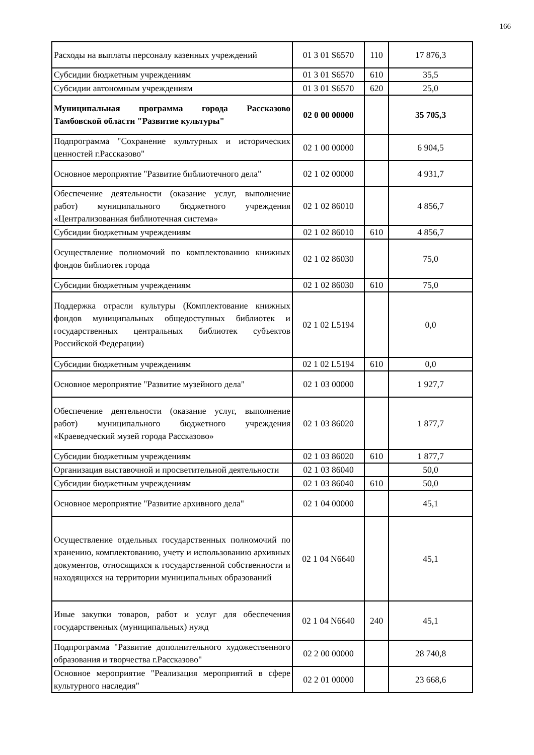166
| Расходы на выплаты персоналу казенных учреждений | 01 3 01 S6570 | 110 | 17 876,3 |
| Субсидии бюджетным учреждениям | 01 3 01 S6570 | 610 | 35,5 |
| Субсидии автономным учреждениям | 01 3 01 S6570 | 620 | 25,0 |
| Муниципальная программа города Рассказово Тамбовской области "Развитие культуры" | 02 0 00 00000 | | 35 705,3 |
| Подпрограмма "Сохранение культурных и исторических ценностей г.Рассказово" | 02 1 00 00000 | | 6 904,5 |
| Основное мероприятие "Развитие библиотечного дела" | 02 1 02 00000 | | 4 931,7 |
| Обеспечение деятельности (оказание услуг, выполнение работ) муниципального бюджетного учреждения «Централизованная библиотечная система» | 02 1 02 86010 | | 4 856,7 |
| Субсидии бюджетным учреждениям | 02 1 02 86010 | 610 | 4 856,7 |
| Осуществление полномочий по комплектованию книжных фондов библиотек города | 02 1 02 86030 | | 75,0 |
| Субсидии бюджетным учреждениям | 02 1 02 86030 | 610 | 75,0 |
| Поддержка отрасли культуры (Комплектование книжных фондов муниципальных общедоступных библиотек и государственных центральных библиотек субъектов Российской Федерации) | 02 1 02 L5194 | | 0,0 |
| Субсидии бюджетным учреждениям | 02 1 02 L5194 | 610 | 0,0 |
| Основное мероприятие "Развитие музейного дела" | 02 1 03 00000 | | 1 927,7 |
| Обеспечение деятельности (оказание услуг, выполнение работ) муниципального бюджетного учреждения «Краеведческий музей города Рассказово» | 02 1 03 86020 | | 1 877,7 |
| Субсидии бюджетным учреждениям | 02 1 03 86020 | 610 | 1 877,7 |
| Организация выставочной и просветительной деятельности | 02 1 03 86040 | | 50,0 |
| Субсидии бюджетным учреждениям | 02 1 03 86040 | 610 | 50,0 |
| Основное мероприятие "Развитие архивного дела" | 02 1 04 00000 | | 45,1 |
| Осуществление отдельных государственных полномочий по хранению, комплектованию, учету и использованию архивных документов, относящихся к государственной собственности и находящихся на территории муниципальных образований | 02 1 04 N6640 | | 45,1 |
| Иные закупки товаров, работ и услуг для обеспечения государственных (муниципальных) нужд | 02 1 04 N6640 | 240 | 45,1 |
| Подпрограмма "Развитие дополнительного художественного образования и творчества г.Рассказово" | 02 2 00 00000 | | 28 740,8 |
| Основное мероприятие "Реализация мероприятий в сфере культурного наследия" | 02 2 01 00000 | | 23 668,6 |